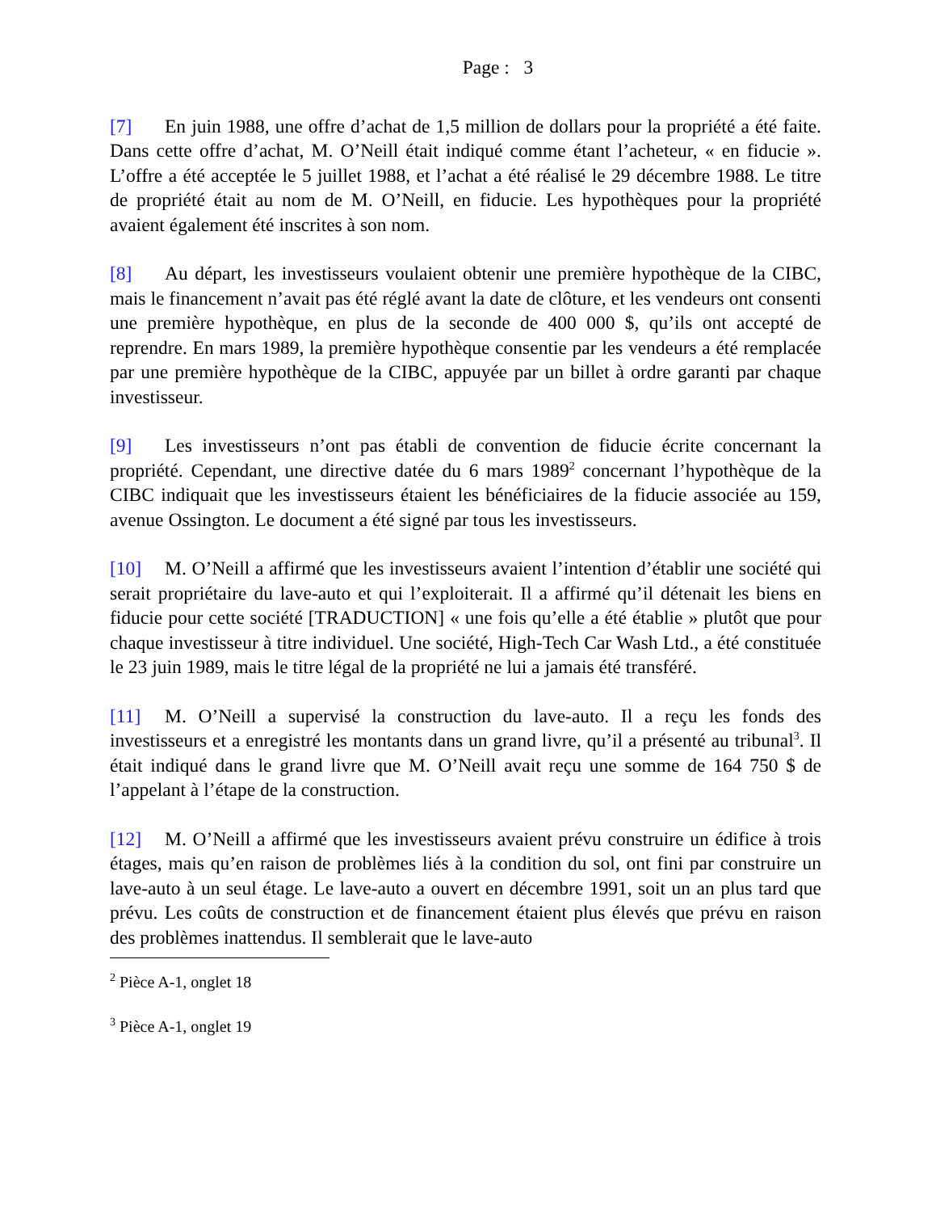Page : 3
[7] En juin 1988, une offre d’achat de 1,5 million de dollars pour la propriété a été faite. Dans cette offre d’achat, M. O’Neill était indiqué comme étant l’acheteur, « en fiducie ». L’offre a été acceptée le 5 juillet 1988, et l’achat a été réalisé le 29 décembre 1988. Le titre de propriété était au nom de M. O’Neill, en fiducie. Les hypothèques pour la propriété avaient également été inscrites à son nom.
[8] Au départ, les investisseurs voulaient obtenir une première hypothèque de la CIBC, mais le financement n’avait pas été réglé avant la date de clôture, et les vendeurs ont consenti une première hypothèque, en plus de la seconde de 400 000 $, qu’ils ont accepté de reprendre. En mars 1989, la première hypothèque consentie par les vendeurs a été remplacée par une première hypothèque de la CIBC, appuyée par un billet à ordre garanti par chaque investisseur.
[9] Les investisseurs n’ont pas établi de convention de fiducie écrite concernant la propriété. Cependant, une directive datée du 6 mars 1989<sup>2</sup> concernant l’hypothèque de la CIBC indiquait que les investisseurs étaient les bénéficiaires de la fiducie associée au 159, avenue Ossington. Le document a été signé par tous les investisseurs.
[10] M. O’Neill a affirmé que les investisseurs avaient l’intention d’établir une société qui serait propriétaire du lave-auto et qui l’exploiterait. Il a affirmé qu’il détenait les biens en fiducie pour cette société [TRADUCTION] « une fois qu’elle a été établie » plutôt que pour chaque investisseur à titre individuel. Une société, High-Tech Car Wash Ltd., a été constituée le 23 juin 1989, mais le titre légal de la propriété ne lui a jamais été transféré.
[11] M. O’Neill a supervisé la construction du lave-auto. Il a reçu les fonds des investisseurs et a enregistré les montants dans un grand livre, qu’il a présenté au tribunal<sup>3</sup>. Il était indiqué dans le grand livre que M. O’Neill avait reçu une somme de 164 750 $ de l’appelant à l’étape de la construction.
[12] M. O’Neill a affirmé que les investisseurs avaient prévu construire un édifice à trois étages, mais qu’en raison de problèmes liés à la condition du sol, ont fini par construire un lave-auto à un seul étage. Le lave-auto a ouvert en décembre 1991, soit un an plus tard que prévu. Les coûts de construction et de financement étaient plus élevés que prévu en raison des problèmes inattendus. Il semblerait que le lave-auto
<sup>2</sup> Pièce A-1, onglet 18
<sup>3</sup> Pièce A-1, onglet 19